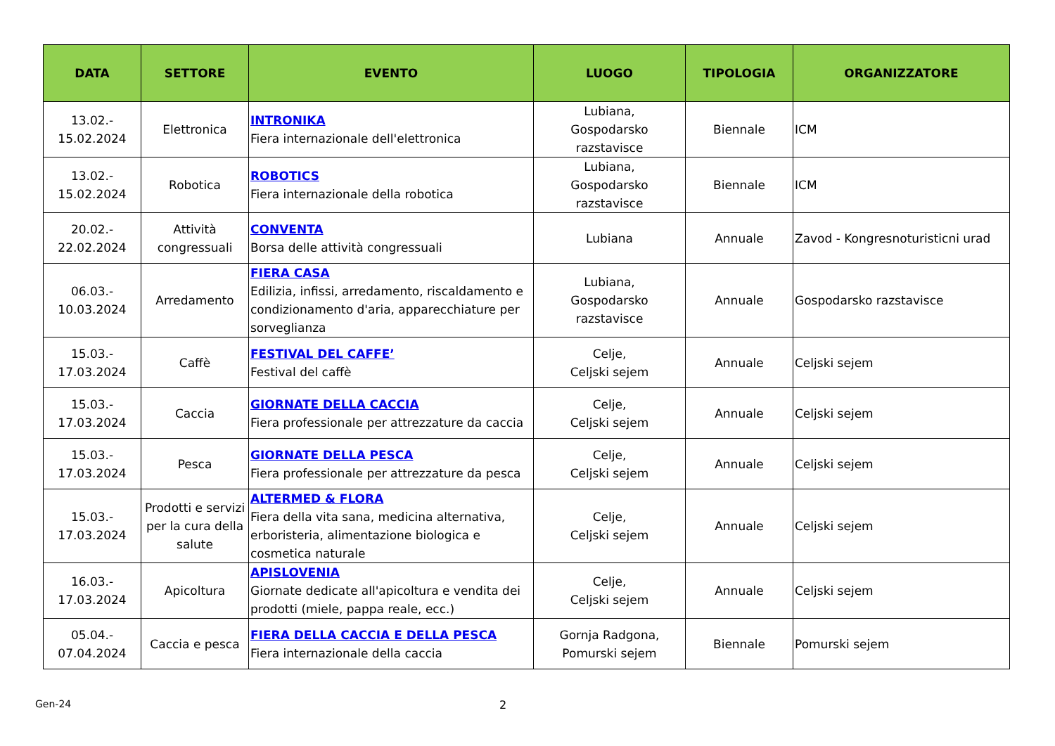| DATA | SETTORE | EVENTO | LUOGO | TIPOLOGIA | ORGANIZZATORE |
| --- | --- | --- | --- | --- | --- |
| 13.02.- 15.02.2024 | Elettronica | INTRONIKA Fiera internazionale dell'elettronica | Lubiana, Gospodarsko razstavisce | Biennale | ICM |
| 13.02.- 15.02.2024 | Robotica | ROBOTICS Fiera internazionale della robotica | Lubiana, Gospodarsko razstavisce | Biennale | ICM |
| 20.02.- 22.02.2024 | Attività congressuali | CONVENTA Borsa delle attività congressuali | Lubiana | Annuale | Zavod - Kongresnoturisticni urad |
| 06.03.- 10.03.2024 | Arredamento | FIERA CASA Edilizia, infissi, arredamento, riscaldamento e condizionamento d'aria, apparecchiature per sorveglianza | Lubiana, Gospodarsko razstavisce | Annuale | Gospodarsko razstavisce |
| 15.03.- 17.03.2024 | Caffè | FESTIVAL DEL CAFFE’ Festival del caffè | Celje, Celjski sejem | Annuale | Celjski sejem |
| 15.03.- 17.03.2024 | Caccia | GIORNATE DELLA CACCIA Fiera professionale per attrezzature da caccia | Celje, Celjski sejem | Annuale | Celjski sejem |
| 15.03.- 17.03.2024 | Pesca | GIORNATE DELLA PESCA Fiera professionale per attrezzature da pesca | Celje, Celjski sejem | Annuale | Celjski sejem |
| 15.03.- 17.03.2024 | Prodotti e servizi per la cura della salute | ALTERMED & FLORA Fiera della vita sana, medicina alternativa, erboristeria, alimentazione biologica e cosmetica naturale | Celje, Celjski sejem | Annuale | Celjski sejem |
| 16.03.- 17.03.2024 | Apicoltura | APISLOVENIA Giornate dedicate all'apicoltura e vendita dei prodotti (miele, pappa reale, ecc.) | Celje, Celjski sejem | Annuale | Celjski sejem |
| 05.04.- 07.04.2024 | Caccia e pesca | FIERA DELLA CACCIA E DELLA PESCA Fiera internazionale della caccia | Gornja Radgona, Pomurski sejem | Biennale | Pomurski sejem |
Gen-24 2